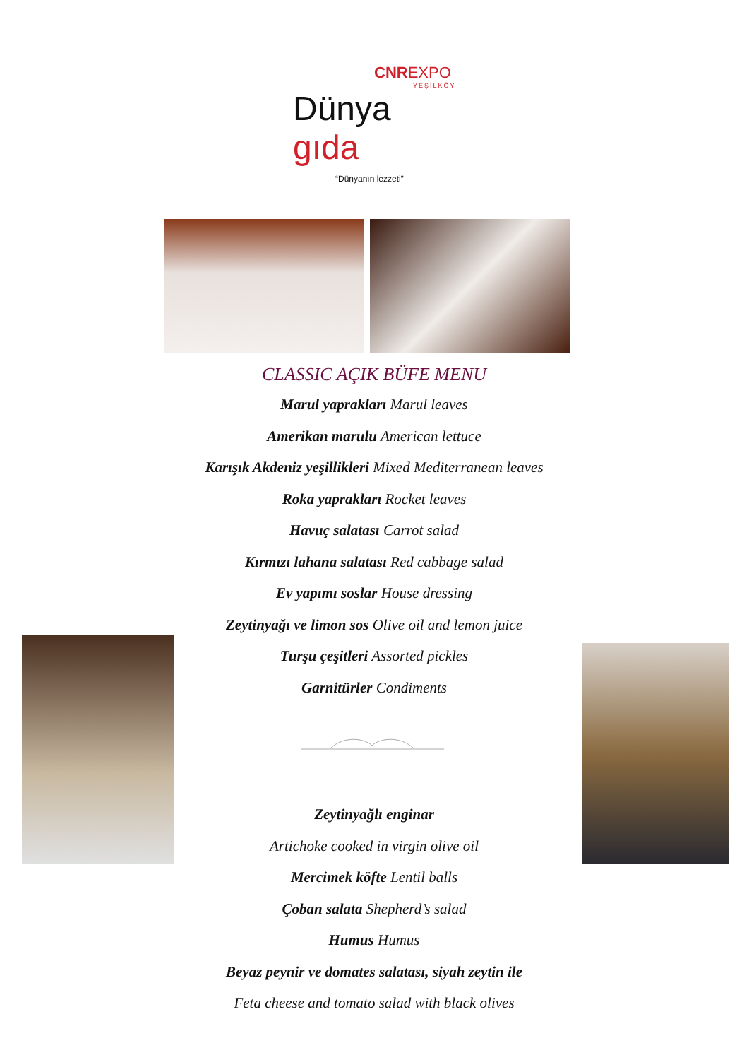CNREXPO
YEŞİLKÖY
Dünya gıda
“Dünyanın lezzeti”
CLASSIC AÇIK BÜFE MENU
Marul yaprakları Marul leaves
Amerikan marulu American lettuce
Karışık Akdeniz yeşillikleri Mixed Mediterranean leaves
Roka yaprakları Rocket leaves
Havuç salatası Carrot salad
Kırmızı lahana salatası Red cabbage salad
Ev yapımı soslar House dressing
Zeytinyağı ve limon sos Olive oil and lemon juice
Turşu çeşitleri Assorted pickles
Garnitürler Condiments
Zeytinyağlı enginar
Artichoke cooked in virgin olive oil
Mercimek köfte Lentil balls
Çoban salata Shepherd’s salad
Humus Humus
Beyaz peynir ve domates salatası, siyah zeytin ile
Feta cheese and tomato salad with black olives